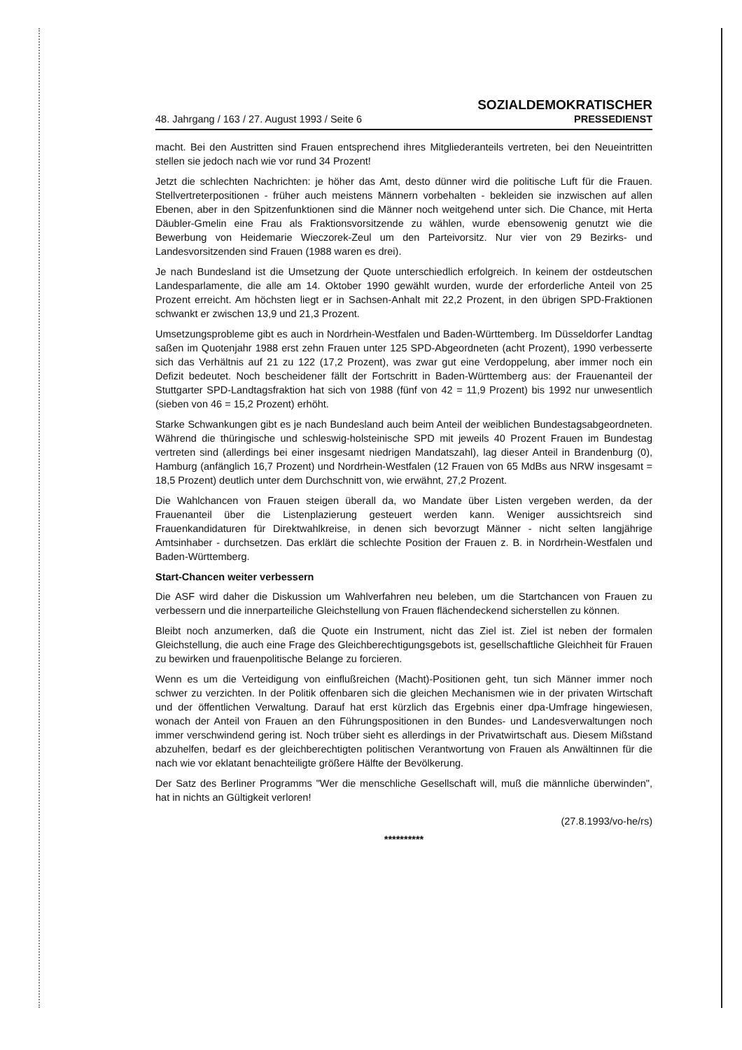48. Jahrgang / 163 / 27. August 1993 / Seite 6
SOZIALDEMOKRATISCHER
PRESSEDIENST
macht. Bei den Austritten sind Frauen entsprechend ihres Mitgliederanteils vertreten, bei den Neueintritten stellen sie jedoch nach wie vor rund 34 Prozent!
Jetzt die schlechten Nachrichten: je höher das Amt, desto dünner wird die politische Luft für die Frauen. Stellvertreterpositionen - früher auch meistens Männern vorbehalten - bekleiden sie inzwischen auf allen Ebenen, aber in den Spitzenfunktionen sind die Männer noch weitgehend unter sich. Die Chance, mit Herta Däubler-Gmelin eine Frau als Fraktionsvorsitzende zu wählen, wurde ebensowenig genutzt wie die Bewerbung von Heidemarie Wieczorek-Zeul um den Parteivorsitz. Nur vier von 29 Bezirks- und Landesvorsitzenden sind Frauen (1988 waren es drei).
Je nach Bundesland ist die Umsetzung der Quote unterschiedlich erfolgreich. In keinem der ostdeutschen Landesparlamente, die alle am 14. Oktober 1990 gewählt wurden, wurde der erforderliche Anteil von 25 Prozent erreicht. Am höchsten liegt er in Sachsen-Anhalt mit 22,2 Prozent, in den übrigen SPD-Fraktionen schwankt er zwischen 13,9 und 21,3 Prozent.
Umsetzungsprobleme gibt es auch in Nordrhein-Westfalen und Baden-Württemberg. Im Düsseldorfer Landtag saßen im Quotenjahr 1988 erst zehn Frauen unter 125 SPD-Abgeordneten (acht Prozent), 1990 verbesserte sich das Verhältnis auf 21 zu 122 (17,2 Prozent), was zwar gut eine Verdoppelung, aber immer noch ein Defizit bedeutet. Noch bescheidener fällt der Fortschritt in Baden-Württemberg aus: der Frauenanteil der Stuttgarter SPD-Landtagsfraktion hat sich von 1988 (fünf von 42 = 11,9 Prozent) bis 1992 nur unwesentlich (sieben von 46 = 15,2 Prozent) erhöht.
Starke Schwankungen gibt es je nach Bundesland auch beim Anteil der weiblichen Bundestagsabgeordneten. Während die thüringische und schleswig-holsteinische SPD mit jeweils 40 Prozent Frauen im Bundestag vertreten sind (allerdings bei einer insgesamt niedrigen Mandatszahl), lag dieser Anteil in Brandenburg (0), Hamburg (anfänglich 16,7 Prozent) und Nordrhein-Westfalen (12 Frauen von 65 MdBs aus NRW insgesamt = 18,5 Prozent) deutlich unter dem Durchschnitt von, wie erwähnt, 27,2 Prozent.
Die Wahlchancen von Frauen steigen überall da, wo Mandate über Listen vergeben werden, da der Frauenanteil über die Listenplazierung gesteuert werden kann. Weniger aussichtsreich sind Frauenkandidaturen für Direktwahlkreise, in denen sich bevorzugt Männer - nicht selten langjährige Amtsinhaber - durchsetzen. Das erklärt die schlechte Position der Frauen z. B. in Nordrhein-Westfalen und Baden-Württemberg.
Start-Chancen weiter verbessern
Die ASF wird daher die Diskussion um Wahlverfahren neu beleben, um die Startchancen von Frauen zu verbessern und die innerparteiliche Gleichstellung von Frauen flächendeckend sicherstellen zu können.
Bleibt noch anzumerken, daß die Quote ein Instrument, nicht das Ziel ist. Ziel ist neben der formalen Gleichstellung, die auch eine Frage des Gleichberechtigungsgebots ist, gesellschaftliche Gleichheit für Frauen zu bewirken und frauenpolitische Belange zu forcieren.
Wenn es um die Verteidigung von einflußreichen (Macht)-Positionen geht, tun sich Männer immer noch schwer zu verzichten. In der Politik offenbaren sich die gleichen Mechanismen wie in der privaten Wirtschaft und der öffentlichen Verwaltung. Darauf hat erst kürzlich das Ergebnis einer dpa-Umfrage hingewiesen, wonach der Anteil von Frauen an den Führungspositionen in den Bundes- und Landesverwaltungen noch immer verschwindend gering ist. Noch trüber sieht es allerdings in der Privatwirtschaft aus. Diesem Mißstand abzuhelfen, bedarf es der gleichberechtigten politischen Verantwortung von Frauen als Anwältinnen für die nach wie vor eklatant benachteiligte größere Hälfte der Bevölkerung.
Der Satz des Berliner Programms "Wer die menschliche Gesellschaft will, muß die männliche überwinden", hat in nichts an Gültigkeit verloren!
(27.8.1993/vo-he/rs)
**********